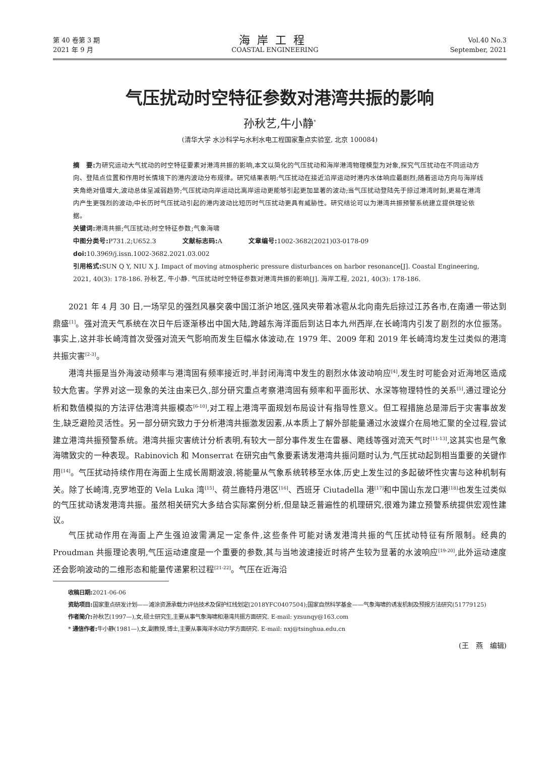第 40 卷第 3 期
2021 年 9 月
海岸工程
COASTAL ENGINEERING
Vol.40 No.3
September, 2021
气压扰动时空特征参数对港湾共振的影响
孙秋艺,牛小静<sup>*</sup>
(清华大学 水沙科学与水利水电工程国家重点实验室, 北京 100084)
摘　要: 为研究运动大气扰动的时空特征要素对港湾共振的影响,本文以简化的气压扰动和海岸港湾物理模型为对象,探究气压扰动在不同运动方向、登陆点位置和作用时长情境下的港内波动分布规律。研究结果表明:气压扰动在接近沿岸运动时港内水体响应最剧烈;随着运动方向与海岸线夹角绝对值增大,波动总体呈减弱趋势;气压扰动向岸运动比离岸运动更能够引起更加显著的波动;当气压扰动登陆先于掠过港湾时刻,更易在港湾内产生更强烈的波动;中长历时气压扰动引起的港内波动比短历时气压扰动更具有威胁性。研究结论可以为港湾共振预警系统建立提供理论依据。
关键词: 港湾共振;气压扰动;时空特征参数;气象海啸
中图分类号: P731.2;U652.3　　　　文献标志码: A　　　　文章编号: 1002-3682(2021)03-0178-09
doi: 10.3969/j.issn.1002-3682.2021.03.002
引用格式: SUN Q Y, NIU X J. Impact of moving atmospheric pressure disturbances on harbor resonance[J]. Coastal Engineering, 2021, 40(3): 178-186. 孙秋艺, 牛小静. 气压扰动时空特征参数对港湾共振的影响[J]. 海岸工程, 2021, 40(3): 178-186.
2021 年 4 月 30 日,一场罕见的强烈风暴突袭中国江浙沪地区,强风夹带着冰雹从北向南先后掠过江苏各市,在南通一带达到鼎盛<sup>[1]</sup>。强对流天气系统在次日午后逐渐移出中国大陆,跨越东海洋面后到达日本九州西岸,在长崎湾内引发了剧烈的水位振荡。事实上,这并非长崎湾首次受强对流天气影响而发生巨幅水体波动,在 1979 年、2009 年和 2019 年长崎湾均发生过类似的港湾共振灾害<sup>[2-3]</sup>。
港湾共振是当外海波动频率与港湾固有频率接近时,半封闭海湾中发生的剧烈水体波动响应<sup>[4]</sup>,发生时可能会对近海地区造成较大危害。学界对这一现象的关注由来已久,部分研究重点考察港湾固有频率和平面形状、水深等物理特性的关系<sup>[5]</sup>,通过理论分析和数值模拟的方法评估港湾共振模态<sup>[6-10]</sup>,对工程上港湾平面规划布局设计有指导性意义。但工程措施总是滞后于灾害事故发生,缺乏避险灵活性。另一部分研究致力于分析港湾共振激发因素,从本质上了解外部能量通过水波媒介在局地汇聚的全过程,尝试建立港湾共振预警系统。港湾共振灾害统计分析表明,有较大一部分事件发生在雷暴、飑线等强对流天气时<sup>[11-13]</sup>,这其实也是气象海啸致灾的一种表现。Rabinovich 和 Monserrat 在研究由气象要素诱发港湾共振问题时认为,气压扰动起到相当重要的关键作用<sup>[14]</sup>。气压扰动持续作用在海面上生成长周期波浪,将能量从气象系统转移至水体,历史上发生过的多起破坏性灾害与这种机制有关。除了长崎湾,克罗地亚的 Vela Luka 湾<sup>[15]</sup>、荷兰鹿特丹港区<sup>[16]</sup>、西班牙 Ciutadella 港<sup>[17]</sup>和中国山东龙口港<sup>[18]</sup>也发生过类似的气压扰动诱发港湾共振。虽然相关研究大多结合实际案例分析,但是缺乏普遍性的机理研究,很难为建立预警系统提供宏观性建议。
气压扰动作用在海面上产生强迫波需满足一定条件,这些条件可能对诱发港湾共振的气压扰动特征有所限制。经典的 Proudman 共振理论表明,气压运动速度是一个重要的参数,其与当地波速接近时将产生较为显著的水波响应<sup>[19-20]</sup>,此外运动速度还会影响波动的二维形态和能量传递累积过程<sup>[21-22]</sup>。气压在近海沿
收稿日期: 2021-06-06
资助项目: 国家重点研发计划——滩涂资源承载力评估技术及保护红线划定(2018YFC0407504);国家自然科学基金——气象海啸的诱发机制及预报方法研究(51779125)
作者简介: 孙秋艺(1997—),女,硕士研究生,主要从事气象海啸和港湾共振方面研究. E-mail: yzsunqy@163.com
* 通信作者: 牛小静(1981—),女,副教授,博士,主要从事海洋水动力学方面研究. E-mail: nxj@tsinghua.edu.cn
(王　燕　编辑)